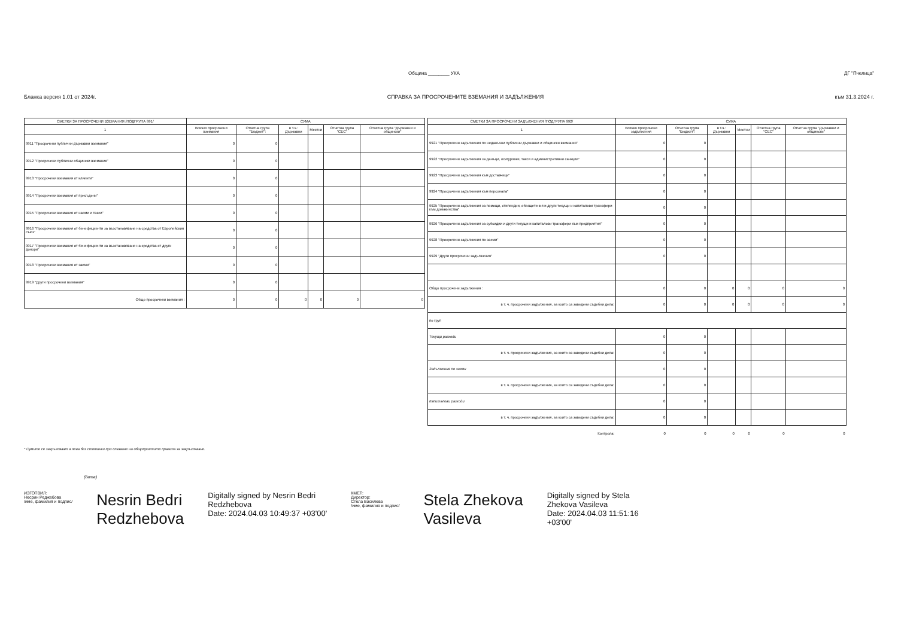Община ________ УКА ДГ "Пчелица"
Бланка версия 1.01 от 2024г. СПРАВКА ЗА ПРОСРОЧЕНИТЕ ВЗЕМАНИЯ И ЗАДЪЛЖЕНИЯ към 31.3.2024 г.
| СМЕТКИ ЗА ПРОСРОЧЕНИ ВЗЕМАНИЯ /ПОДГРУПА 991/ | СУМА | | | | | |
| --- | --- | --- | --- | --- | --- | --- |
| 1 | Всичко просрочени вземания | Отчетна група "Бюджет": | в т.ч.: Държавни | Местни | Отчетна група "СЕС" | Отчетна група "Държавни и общински" |
| 9911 "Просрочени публични държавни вземания" | 0 | 0 | | | | |
| 9912 "Просрочени публични общински вземания" | 0 | 0 | | | | |
| 9913 "Просрочени вземания от клиенти" | 0 | 0 | | | | |
| 9914 "Просрочени вземания от присъдени" | 0 | 0 | | | | |
| 9915 "Просрочени вземания от наеми и такси" | 0 | 0 | | | | |
| 9916 "Просрочени вземания от бенефициенти за възстановяване на средства от Европейския съюз" | 0 | 0 | | | | |
| 9917 "Просрочени вземания от бенефициенти за възстановяване на средства от други донори" | 0 | 0 | | | | |
| 9918 "Просрочени вземания от заеми" | 0 | 0 | | | | |
| 9919 "Други просрочени вземания" | 0 | 0 | | | | |
| Общо просрочени вземания : | 0 | 0 | 0 | 0 | 0 | 0 |
| СМЕТКИ ЗА ПРОСРОЧЕНИ ЗАДЪЛЖЕНИЯ /ПОДГРУПА 992/ | СУМА | | | | | |
| --- | --- | --- | --- | --- | --- | --- |
| 1 | Всичко просрочени задължения | Отчетна група "Бюджет": | в т.ч.: Държавни | Местни | Отчетна група "СЕС" | Отчетна група "Държавни и общински" |
| 9921 "Просрочени задължения по неданъчни публични държавни и общински вземания" | 0 | 0 | | | | |
| 9922 "Просрочени задължения за данъци, осигуровки, такси и административни санкции" | 0 | 0 | | | | |
| 9923 "Просрочени задължения към доставчици" | 0 | 0 | | | | |
| 9924 "Просрочени задължения към персонала" | 0 | 0 | | | | |
| 9925 "Просрочени задължения за помощи, стипендии, обезщетения и други текущи и капиталови трансфери към домакинства" | 0 | 0 | | | | |
| 9926 "Просрочени задължения за субсидии и други текущи и капиталови трансфери към предприятия" | 0 | 0 | | | | |
| 9928 "Просрочени задължения по заеми" | 0 | 0 | | | | |
| 9929 "Други просрочени задължения" | 0 | 0 | | | | |
| Общо просрочени задължения : | 0 | 0 | 0 | 0 | 0 | 0 |
| в т. ч. просрочени задължения, за които са заведени съдебни дела: | 0 | 0 | 0 | 0 | 0 | 0 |
| по груп | | | | | | |
| Текущи разходи | 0 | 0 | | | | |
| в т. ч. просрочени задължения, за които са заведени съдебни дела: | 0 | 0 | | | | |
| Задължения по заеми | 0 | 0 | | | | |
| в т. ч. просрочени задължения, за които са заведени съдебни дела: | 0 | 0 | | | | |
| Капиталови разходи | 0 | 0 | | | | |
| в т. ч. просрочени задължения, за които са заведени съдебни дела: | 0 | 0 | | | | |
| Контрола: | 0 | 0 | 0 | 0 | 0 | 0 |
* Сумите се закръгляват в лева без стотинки при спазване на общоприетите правила за закръгляване.
(дата)
ИЗГОТВИЛ:
Несрин Реджебова
/име, фамилия и подпис/
Nesrin Bedri
Redzhebova
Digitally signed by Nesrin Bedri
Redzhebova
Date: 2024.04.03 10:49:37 +03'00'
КМЕТ:
Директор:
Стела Василева
/име, фамилия и подпис/
Stela Zhekova
Vasileva
Digitally signed by Stela
Zhekova Vasileva
Date: 2024.04.03 11:51:16
+03'00'